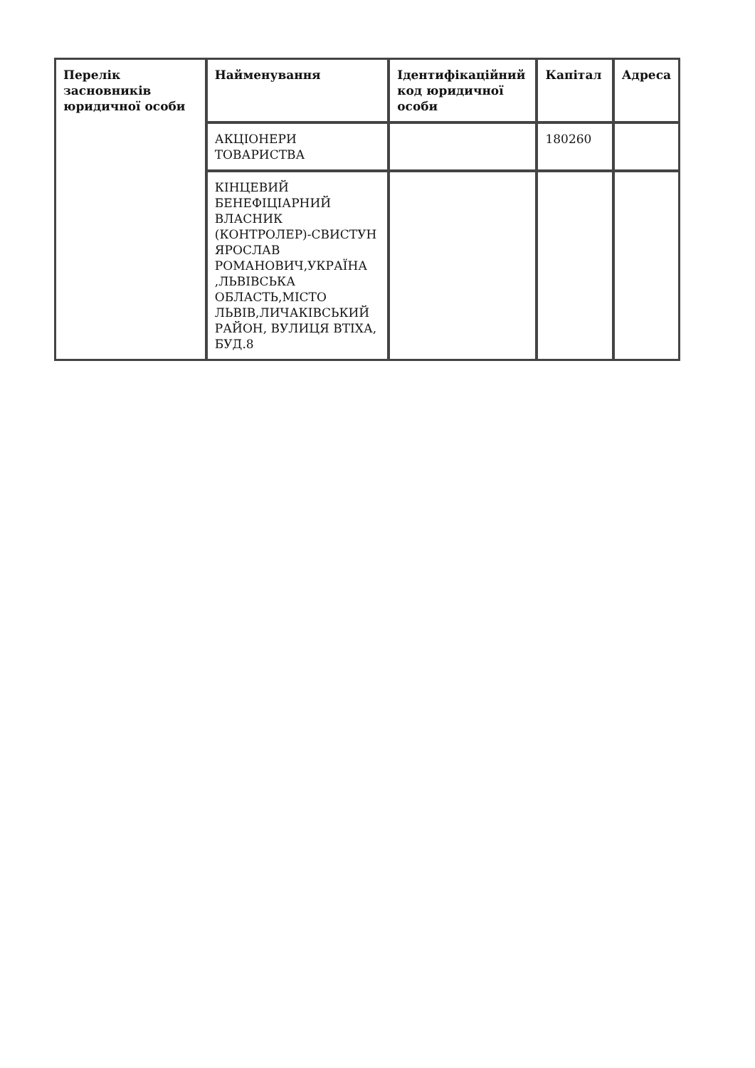| Перелік засновників юридичної особи | Найменування | Ідентифікаційний код юридичної особи | Капітал | Адреса |
| --- | --- | --- | --- | --- |
| | АКЦІОНЕРИ ТОВАРИСТВА | | 180260 | |
| | КІНЦЕВИЙ БЕНЕФІЦІАРНИЙ ВЛАСНИК (КОНТРОЛЕР)-СВИСТУН ЯРОСЛАВ РОМАНОВИЧ,УКРАЇНА ,ЛЬВІВСЬКА ОБЛАСТЬ,МІСТО ЛЬВІВ,ЛИЧАКІВСЬКИЙ РАЙОН, ВУЛИЦЯ ВТІХА, БУД.8 | | | |